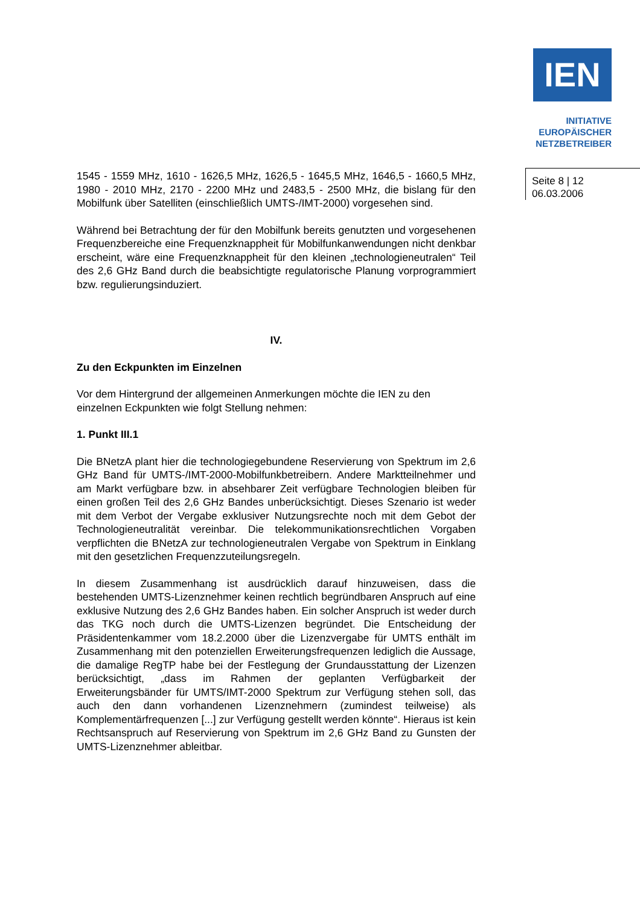IEN
INITIATIVE
EUROPÄISCHER
NETZBETREIBER
Seite 8 | 12
06.03.2006
1545 - 1559 MHz, 1610 - 1626,5 MHz, 1626,5 - 1645,5 MHz, 1646,5 - 1660,5 MHz, 1980 - 2010 MHz, 2170 - 2200 MHz und 2483,5 - 2500 MHz, die bislang für den Mobilfunk über Satelliten (einschließlich UMTS-/IMT-2000) vorgesehen sind.
Während bei Betrachtung der für den Mobilfunk bereits genutzten und vorgesehenen Frequenzbereiche eine Frequenzknappheit für Mobilfunkanwendungen nicht denkbar erscheint, wäre eine Frequenzknappheit für den kleinen „technologieneutralen“ Teil des 2,6 GHz Band durch die beabsichtigte regulatorische Planung vorprogrammiert bzw. regulierungsinduziert.
IV.
Zu den Eckpunkten im Einzelnen
Vor dem Hintergrund der allgemeinen Anmerkungen möchte die IEN zu den einzelnen Eckpunkten wie folgt Stellung nehmen:
1. Punkt III.1
Die BNetzA plant hier die technologiegebundene Reservierung von Spektrum im 2,6 GHz Band für UMTS-/IMT-2000-Mobilfunkbetreibern. Andere Marktteilnehmer und am Markt verfügbare bzw. in absehbarer Zeit verfügbare Technologien bleiben für einen großen Teil des 2,6 GHz Bandes unberücksichtigt. Dieses Szenario ist weder mit dem Verbot der Vergabe exklusiver Nutzungsrechte noch mit dem Gebot der Technologieneutralität vereinbar. Die telekommunikationsrechtlichen Vorgaben verpflichten die BNetzA zur technologieneutralen Vergabe von Spektrum in Einklang mit den gesetzlichen Frequenzzuteilungsregeln.
In diesem Zusammenhang ist ausdrücklich darauf hinzuweisen, dass die bestehenden UMTS-Lizenznehmer keinen rechtlich begründbaren Anspruch auf eine exklusive Nutzung des 2,6 GHz Bandes haben. Ein solcher Anspruch ist weder durch das TKG noch durch die UMTS-Lizenzen begründet. Die Entscheidung der Präsidentenkammer vom 18.2.2000 über die Lizenzvergabe für UMTS enthält im Zusammenhang mit den potenziellen Erweiterungsfrequenzen lediglich die Aussage, die damalige RegTP habe bei der Festlegung der Grundausstattung der Lizenzen berücksichtigt, „dass im Rahmen der geplanten Verfügbarkeit der Erweiterungsbänder für UMTS/IMT-2000 Spektrum zur Verfügung stehen soll, das auch den dann vorhandenen Lizenznehmern (zumindest teilweise) als Komplementärfrequenzen [...] zur Verfügung gestellt werden könnte“. Hieraus ist kein Rechtsanspruch auf Reservierung von Spektrum im 2,6 GHz Band zu Gunsten der UMTS-Lizenznehmer ableitbar.